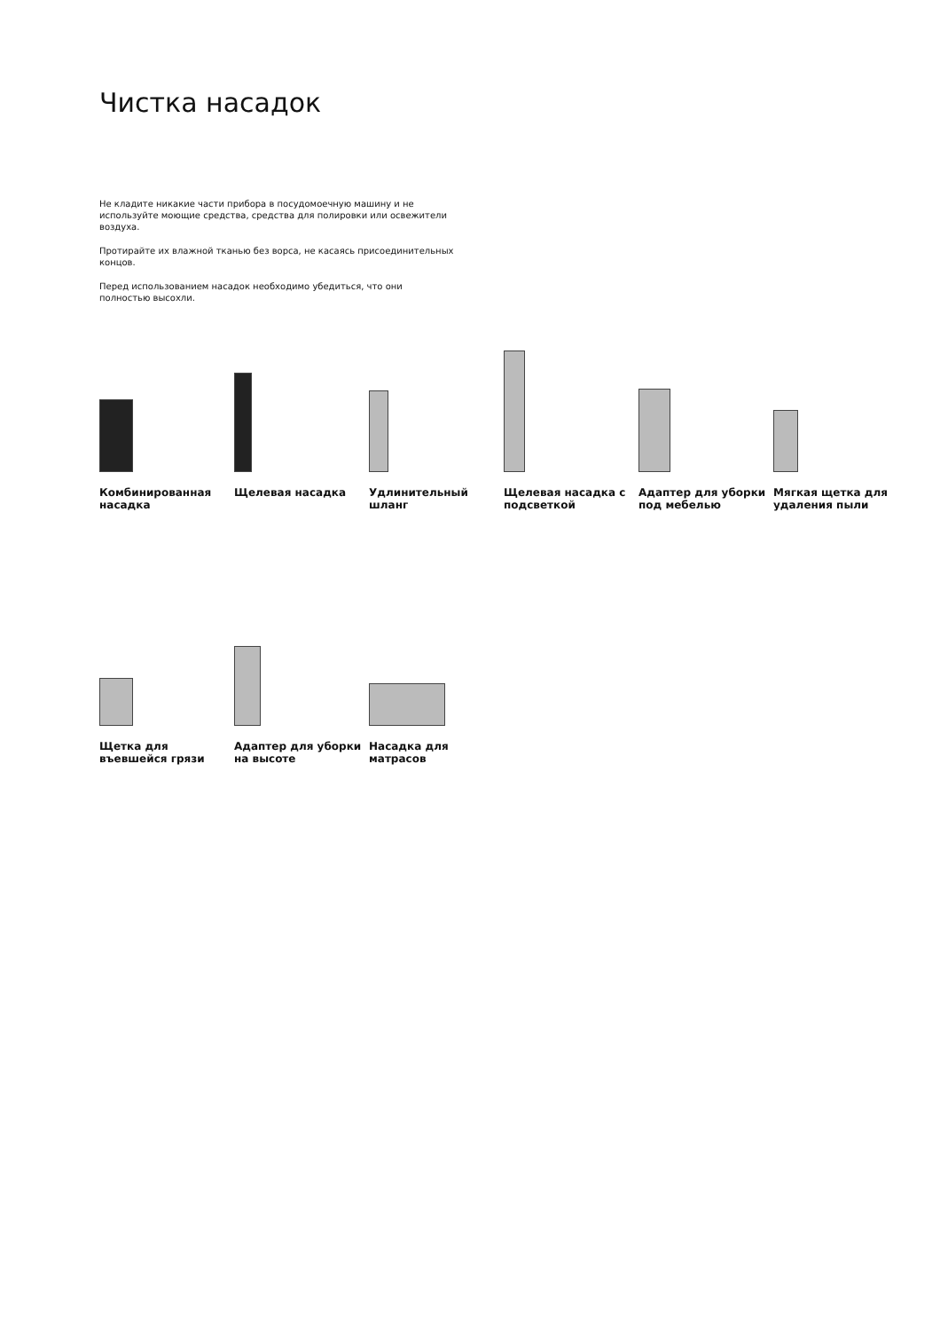Чистка насадок
Не кладите никакие части прибора в посудомоечную машину и не используйте моющие средства, средства для полировки или освежители воздуха.
Протирайте их влажной тканью без ворса, не касаясь присоединительных концов.
Перед использованием насадок необходимо убедиться, что они полностью высохли.
Комбинированная насадка
Щелевая насадка
Удлинительный шланг
Щелевая насадка с подсветкой
Адаптер для уборки под мебелью
Мягкая щетка для удаления пыли
Щетка для въевшейся грязи
Адаптер для уборки на высоте
Насадка для матрасов